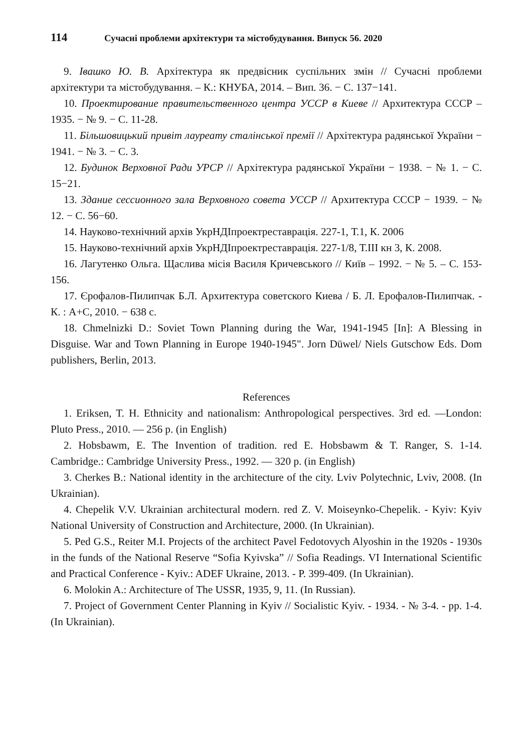114 Сучасні проблеми архітектури та містобудування. Випуск 56. 2020
9. Івашко Ю. В. Архітектура як предвісник суспільних змін // Сучасні проблеми архітектури та містобудування. – К.: КНУБА, 2014. – Вип. 36. − С. 137−141.
10. Проектирование правительственного центра УССР в Киеве // Архитектура СССР – 1935. − № 9. − С. 11-28.
11. Більшовицький привіт лауреату сталінської премії // Архітектура радянської України − 1941. − № 3. − С. 3.
12. Будинок Верховної Ради УРСР // Архітектура радянської України − 1938. − № 1. − С. 15−21.
13. Здание сессионного зала Верховного совета УССР // Архитектура СССР − 1939. − № 12. − С. 56−60.
14. Науково-технічний архів УкрНДІпроектреставрація. 227-1, Т.1, К. 2006
15. Науково-технічний архів УкрНДІпроектреставрація. 227-1/8, Т.III кн 3, К. 2008.
16. Лагутенко Ольга. Щаслива місія Василя Кричевського // Київ – 1992. − № 5. – С. 153- 156.
17. Єрофалов-Пилипчак Б.Л. Архитектура советского Киева / Б. Л. Ерофалов-Пилипчак. - К. : А+С, 2010. − 638 с.
18. Chmelnizki D.: Soviet Town Planning during the War, 1941-1945 [In]: A Blessing in Disguise. War and Town Planning in Europe 1940-1945". Jorn Düwel/ Niels Gutschow Eds. Dom publishers, Berlin, 2013.
References
1. Eriksen, T. H. Ethnicity and nationalism: Anthropological perspectives. 3rd ed. —London: Pluto Press., 2010. — 256 p. (in English)
2. Hobsbawm, E. The Invention of tradition. red E. Hobsbawm & T. Ranger, S. 1-14. Cambridge.: Cambridge University Press., 1992. — 320 p. (in English)
3. Cherkes B.: National identity in the architecture of the city. Lviv Polytechnic, Lviv, 2008. (In Ukrainian).
4. Chepelik V.V. Ukrainian architectural modern. red Z. V. Moiseynko-Chepelik. - Kyiv: Kyiv National University of Construction and Architecture, 2000. (In Ukrainian).
5. Ped G.S., Reiter M.I. Projects of the architect Pavel Fedotovych Alyoshin in the 1920s - 1930s in the funds of the National Reserve “Sofia Kyivska” // Sofia Readings. VI International Scientific and Practical Conference - Kyiv.: ADEF Ukraine, 2013. - P. 399-409. (In Ukrainian).
6. Molokin A.: Architecture of The USSR, 1935, 9, 11. (In Russian).
7. Project of Government Center Planning in Kyiv // Socialistic Kyiv. - 1934. - № 3-4. - pp. 1-4. (In Ukrainian).